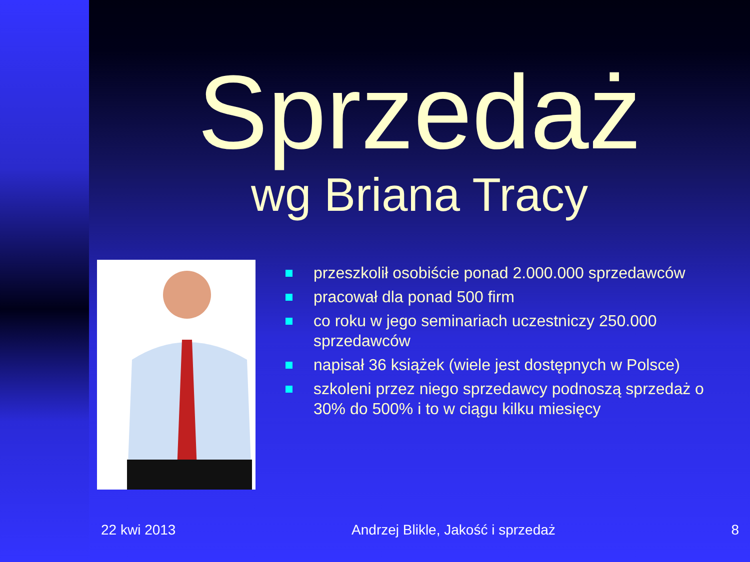Sprzedaż
wg Briana Tracy
przeszkolił osobiście ponad 2.000.000 sprzedawców
pracował dla ponad 500 firm
co roku w jego seminariach uczestniczy 250.000 sprzedawców
napisał 36 książek (wiele jest dostępnych w Polsce)
szkoleni przez niego sprzedawcy podnoszą sprzedaż o 30% do 500% i to w ciągu kilku miesięcy
22 kwi 2013 Andrzej Blikle, Jakość i sprzedaż
8